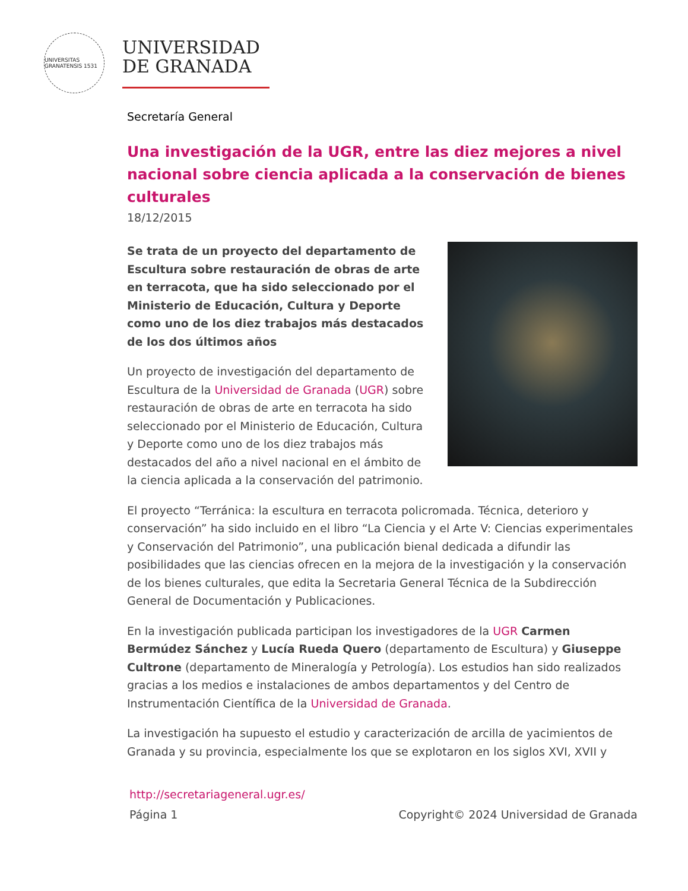UNIVERSITAS GRANATENSIS 1531
UNIVERSIDAD
DE GRANADA
Secretaría General
Una investigación de la UGR, entre las diez mejores a nivel nacional sobre ciencia aplicada a la conservación de bienes culturales
18/12/2015
Se trata de un proyecto del departamento de Escultura sobre restauración de obras de arte en terracota, que ha sido seleccionado por el Ministerio de Educación, Cultura y Deporte como uno de los diez trabajos más destacados de los dos últimos años
Un proyecto de investigación del departamento de Escultura de la Universidad de Granada (UGR) sobre restauración de obras de arte en terracota ha sido seleccionado por el Ministerio de Educación, Cultura y Deporte como uno de los diez trabajos más destacados del año a nivel nacional en el ámbito de la ciencia aplicada a la conservación del patrimonio.
El proyecto “Terránica: la escultura en terracota policromada. Técnica, deterioro y conservación” ha sido incluido en el libro “La Ciencia y el Arte V: Ciencias experimentales y Conservación del Patrimonio”, una publicación bienal dedicada a difundir las posibilidades que las ciencias ofrecen en la mejora de la investigación y la conservación de los bienes culturales, que edita la Secretaria General Técnica de la Subdirección General de Documentación y Publicaciones.
En la investigación publicada participan los investigadores de la UGR Carmen Bermúdez Sánchez y Lucía Rueda Quero (departamento de Escultura) y Giuseppe Cultrone (departamento de Mineralogía y Petrología). Los estudios han sido realizados gracias a los medios e instalaciones de ambos departamentos y del Centro de Instrumentación Científica de la Universidad de Granada.
La investigación ha supuesto el estudio y caracterización de arcilla de yacimientos de Granada y su provincia, especialmente los que se explotaron en los siglos XVI, XVII y
http://secretariageneral.ugr.es/
Página 1 Copyright© 2024 Universidad de Granada